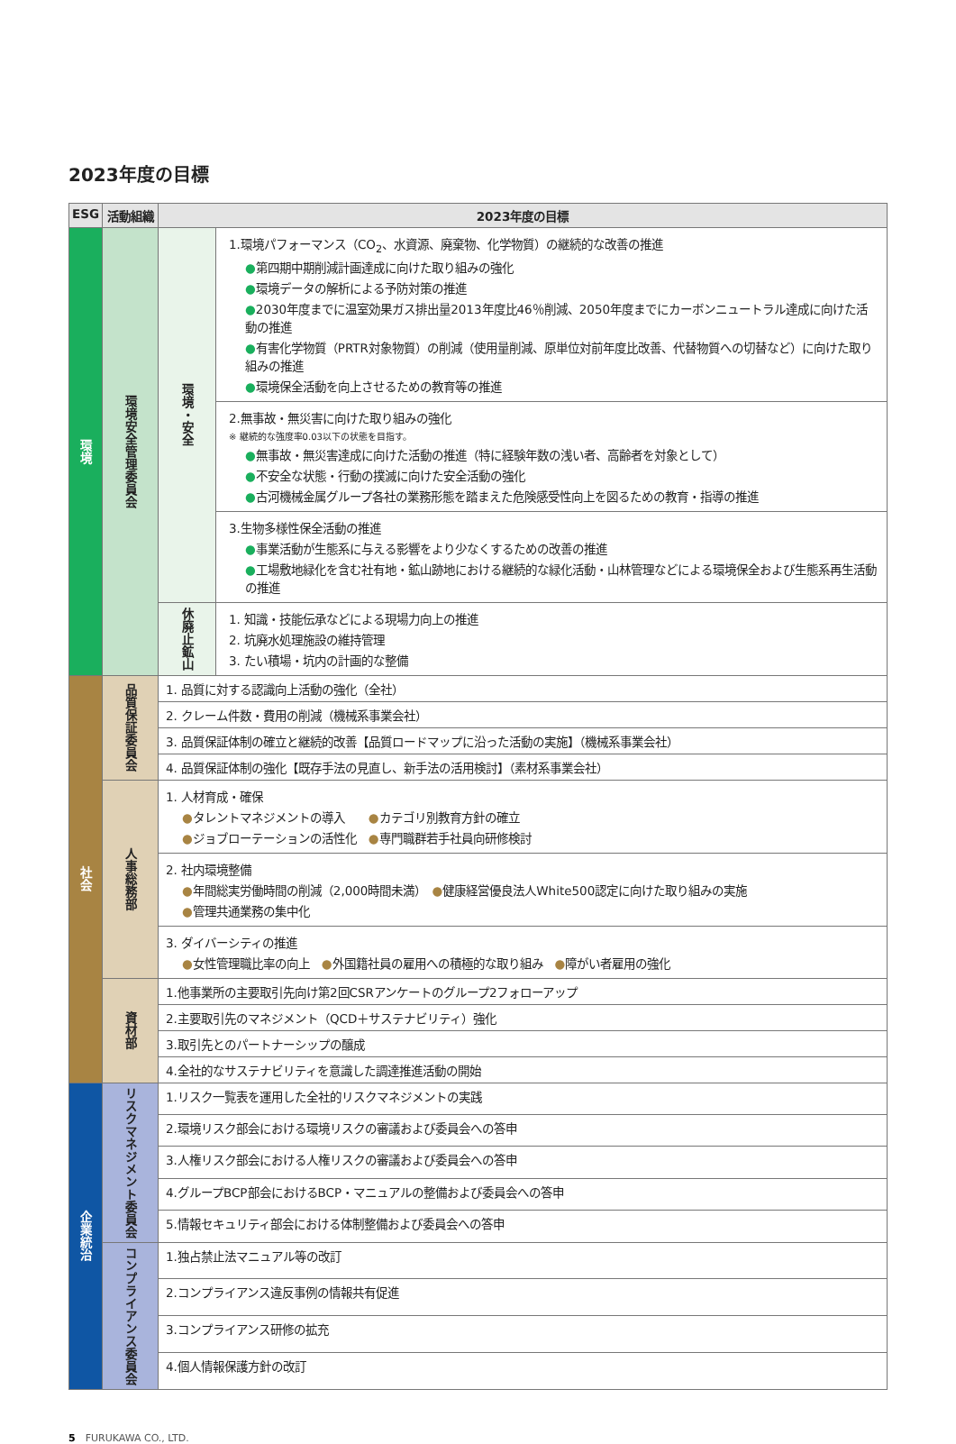2023年度の目標
| ESG | 活動組織 | 2023年度の目標 | |
| --- | --- | --- | --- |
| 環境 | 環境安全管理委員会 | 環境・安全 | 1.環境パフォーマンス（CO<sub>2</sub>、水資源、廃棄物、化学物質）の継続的な改善の推進 ● 第四期中期削減計画達成に向けた取り組みの強化 ● 環境データの解析による予防対策の推進 ● 2030年度までに温室効果ガス排出量2013年度比46％削減、2050年度までにカーボンニュートラル達成に向けた活動の推進 ● 有害化学物質（PRTR対象物質）の削減（使用量削減、原単位対前年度比改善、代替物質への切替など）に向けた取り組みの推進 ● 環境保全活動を向上させるための教育等の推進 |
| | | | 2.無事故・無災害に向けた取り組みの強化 ※ 継続的な強度率0.03以下の状態を目指す。 ● 無事故・無災害達成に向けた活動の推進（特に経験年数の浅い者、高齢者を対象として） ● 不安全な状態・行動の撲滅に向けた安全活動の強化 ● 古河機械金属グループ各社の業務形態を踏まえた危険感受性向上を図るための教育・指導の推進 |
| | | | 3.生物多様性保全活動の推進 ● 事業活動が生態系に与える影響をより少なくするための改善の推進 ● 工場敷地緑化を含む社有地・鉱山跡地における継続的な緑化活動・山林管理などによる環境保全および生態系再生活動の推進 |
| | | 休廃止鉱山 | 1. 知識・技能伝承などによる現場力向上の推進 2. 坑廃水処理施設の維持管理 3. たい積場・坑内の計画的な整備 |
| 社会 | 品質保証委員会 | 1. 品質に対する認識向上活動の強化（全社） | |
| | | 2. クレーム件数・費用の削減（機械系事業会社） | |
| | | 3. 品質保証体制の確立と継続的改善【品質ロードマップに沿った活動の実施】（機械系事業会社） | |
| | | 4. 品質保証体制の強化【既存手法の見直し、新手法の活用検討】（素材系事業会社） | |
| | 人事総務部 | 1. 人材育成・確保 ● タレントマネジメントの導入 ● カテゴリ別教育方針の確立 ● ジョブローテーションの活性化 ● 専門職群若手社員向研修検討 | |
| | | 2. 社内環境整備 ● 年間総実労働時間の削減（2,000時間未満） ● 健康経営優良法人White500認定に向けた取り組みの実施 ● 管理共通業務の集中化 | |
| | | 3. ダイバーシティの推進 ● 女性管理職比率の向上 ● 外国籍社員の雇用への積極的な取り組み ● 障がい者雇用の強化 | |
| | 資材部 | 1.他事業所の主要取引先向け第2回CSRアンケートのグループ2フォローアップ | |
| | | 2.主要取引先のマネジメント（QCD＋サステナビリティ）強化 | |
| | | 3.取引先とのパートナーシップの醸成 | |
| | | 4.全社的なサステナビリティを意識した調達推進活動の開始 | |
| 企業統治 | リスクマネジメント委員会 | 1.リスク一覧表を運用した全社的リスクマネジメントの実践 | |
| | | 2.環境リスク部会における環境リスクの審議および委員会への答申 | |
| | | 3.人権リスク部会における人権リスクの審議および委員会への答申 | |
| | | 4.グループBCP部会におけるBCP・マニュアルの整備および委員会への答申 | |
| | | 5.情報セキュリティ部会における体制整備および委員会への答申 | |
| | コンプライアンス委員会 | 1.独占禁止法マニュアル等の改訂 | |
| | | 2.コンプライアンス違反事例の情報共有促進 | |
| | | 3.コンプライアンス研修の拡充 | |
| | | 4.個人情報保護方針の改訂 | |
5　FURUKAWA CO., LTD.